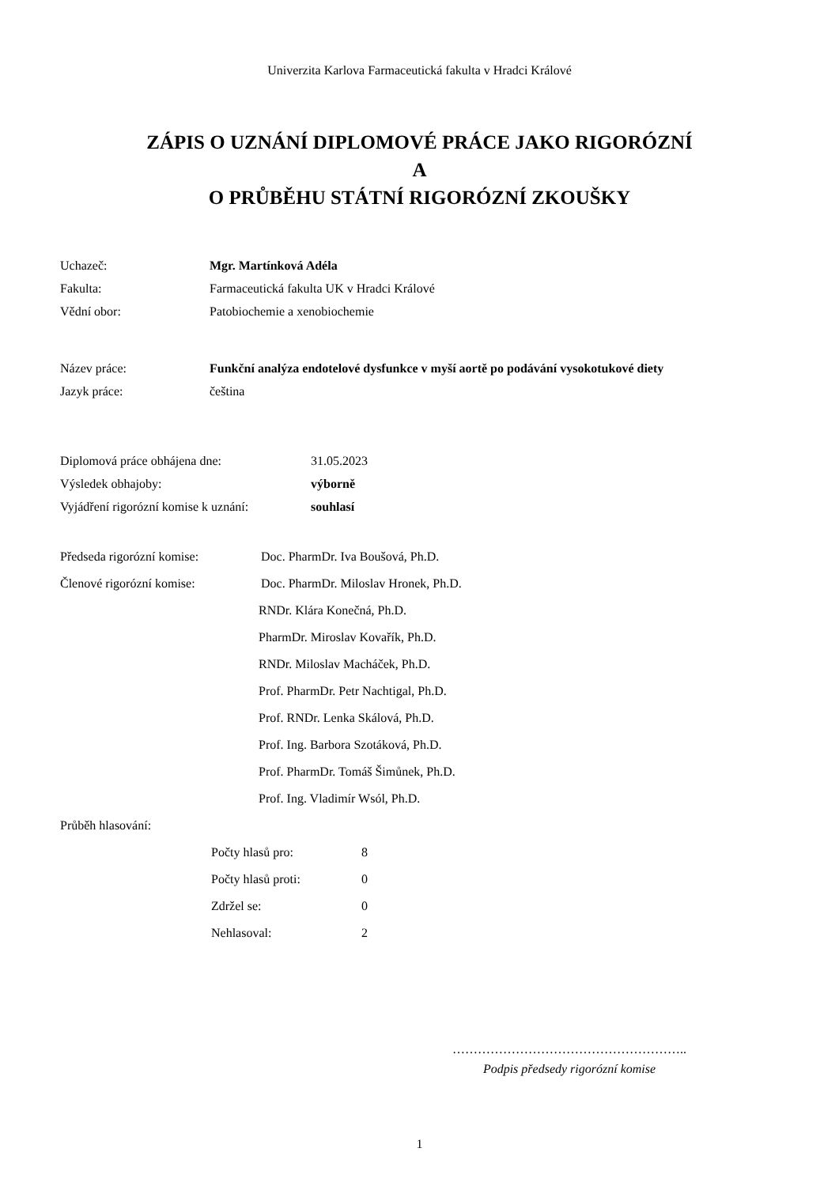Univerzita Karlova Farmaceutická fakulta v Hradci Králové
ZÁPIS O UZNÁNÍ DIPLOMOVÉ PRÁCE JAKO RIGORÓZNÍ
A
O PRŮBĚHU STÁTNÍ RIGORÓZNÍ ZKOUŠKY
Uchazeč: Mgr. Martínková Adéla
Fakulta: Farmaceutická fakulta UK v Hradci Králové
Vědní obor: Patobiochemie a xenobiochemie
Název práce: Funkční analýza endotelové dysfunkce v myší aortě po podávání vysokotukové diety
Jazyk práce: čeština
Diplomová práce obhájena dne: 31.05.2023
Výsledek obhajoby: výborně
Vyjádření rigorózní komise k uznání: souhlasí
Předseda rigorózní komise: Doc. PharmDr. Iva Boušová, Ph.D.
Členové rigorózní komise: Doc. PharmDr. Miloslav Hronek, Ph.D.
RNDr. Klára Konečná, Ph.D.
PharmDr. Miroslav Kovařík, Ph.D.
RNDr. Miloslav Macháček, Ph.D.
Prof. PharmDr. Petr Nachtigal, Ph.D.
Prof. RNDr. Lenka Skálová, Ph.D.
Prof. Ing. Barbora Szotáková, Ph.D.
Prof. PharmDr. Tomáš Šimůnek, Ph.D.
Prof. Ing. Vladimír Wsól, Ph.D.
Průběh hlasování:
Počty hlasů pro: 8
Počty hlasů proti: 0
Zdržel se: 0
Nehlasoval: 2
………………………………………………..
Podpis předsedy rigorózní komise
1